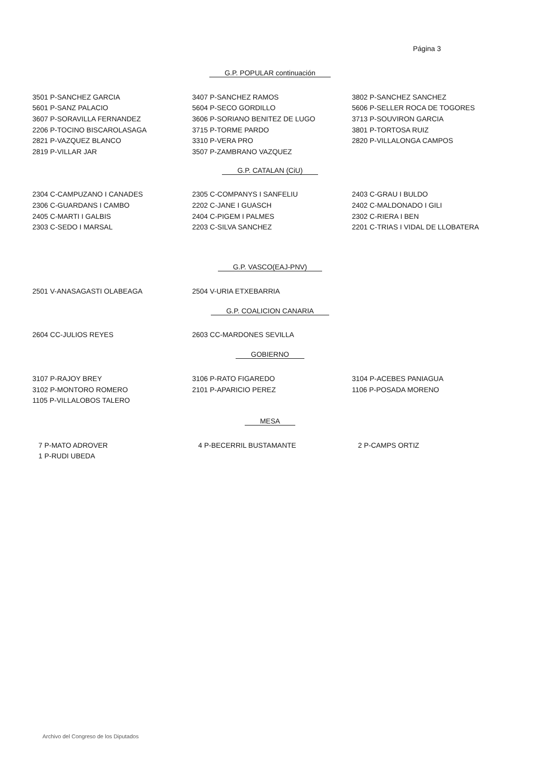Página 3
G.P. POPULAR continuación
| 3501 P-SANCHEZ GARCIA | 3407 P-SANCHEZ RAMOS | 3802 P-SANCHEZ SANCHEZ |
| 5601 P-SANZ PALACIO | 5604 P-SECO GORDILLO | 5606 P-SELLER ROCA DE TOGORES |
| 3607 P-SORAVILLA FERNANDEZ | 3606 P-SORIANO BENITEZ DE LUGO | 3713 P-SOUVIRON GARCIA |
| 2206 P-TOCINO BISCAROLASAGA | 3715 P-TORME PARDO | 3801 P-TORTOSA RUIZ |
| 2821 P-VAZQUEZ BLANCO | 3310 P-VERA PRO | 2820 P-VILLALONGA CAMPOS |
| 2819 P-VILLAR JAR | 3507 P-ZAMBRANO VAZQUEZ | |
G.P. CATALAN (CiU)
| 2304 C-CAMPUZANO I CANADES | 2305 C-COMPANYS I SANFELIU | 2403 C-GRAU I BULDO |
| 2306 C-GUARDANS I CAMBO | 2202 C-JANE I GUASCH | 2402 C-MALDONADO I GILI |
| 2405 C-MARTI I GALBIS | 2404 C-PIGEM I PALMES | 2302 C-RIERA I BEN |
| 2303 C-SEDO I MARSAL | 2203 C-SILVA SANCHEZ | 2201 C-TRIAS I VIDAL DE LLOBATERA |
G.P. VASCO(EAJ-PNV)
| 2501 V-ANASAGASTI OLABEAGA | 2504 V-URIA ETXEBARRIA | |
G.P. COALICION CANARIA
| 2604 CC-JULIOS REYES | 2603 CC-MARDONES SEVILLA | |
GOBIERNO
| 3107 P-RAJOY BREY | 3106 P-RATO FIGAREDO | 3104 P-ACEBES PANIAGUA |
| 3102 P-MONTORO ROMERO | 2101 P-APARICIO PEREZ | 1106 P-POSADA MORENO |
| 1105 P-VILLALOBOS TALERO | | |
MESA
| 7 P-MATO ADROVER | 4 P-BECERRIL BUSTAMANTE | 2 P-CAMPS ORTIZ |
| 1 P-RUDI UBEDA | | |
Archivo del Congreso de los Diputados